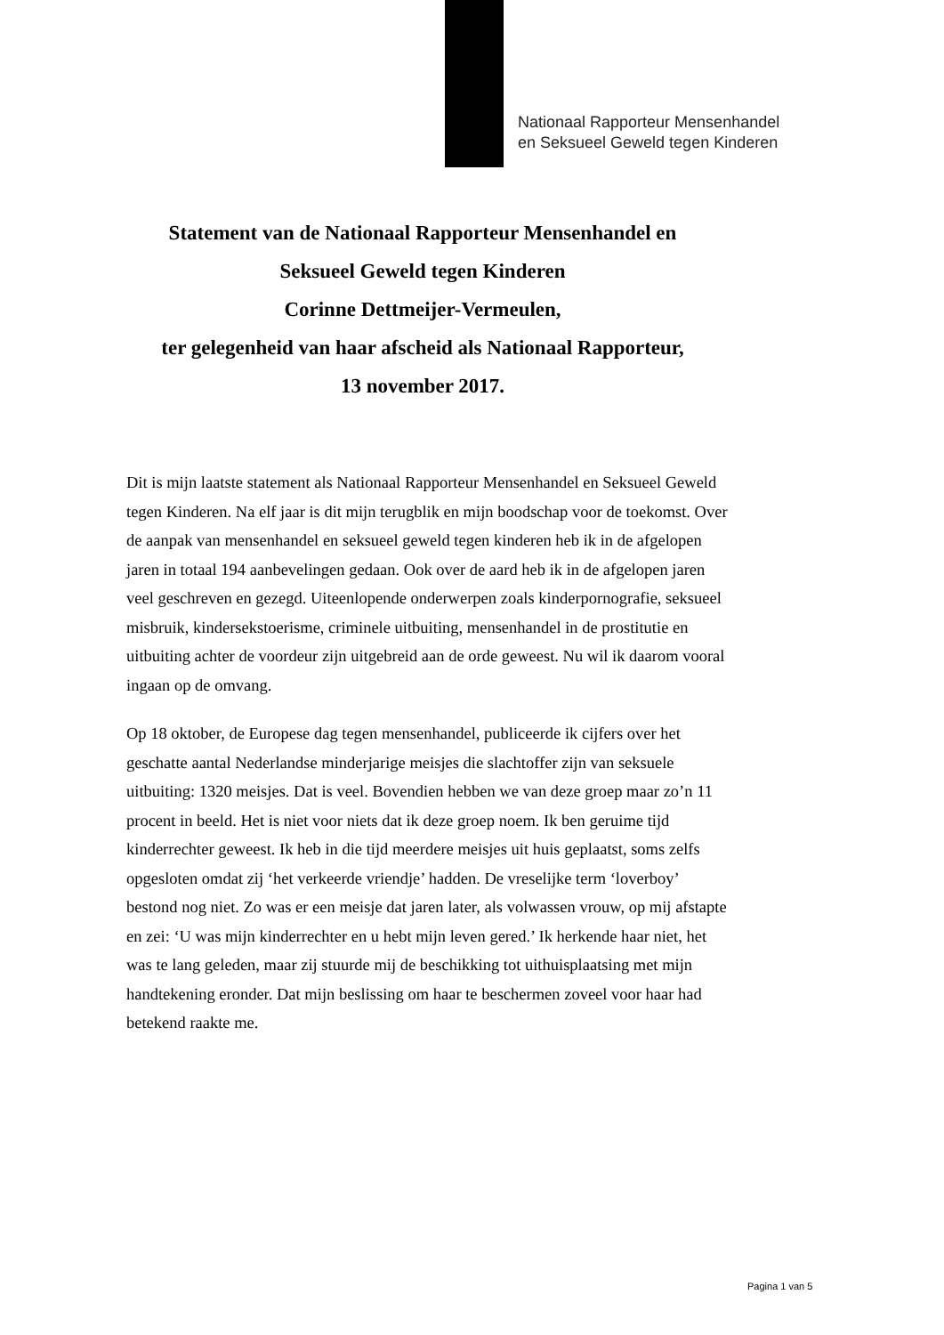Nationaal Rapporteur Mensenhandel
en Seksueel Geweld tegen Kinderen
Statement van de Nationaal Rapporteur Mensenhandel en
Seksueel Geweld tegen Kinderen
Corinne Dettmeijer-Vermeulen,
ter gelegenheid van haar afscheid als Nationaal Rapporteur,
13 november 2017.
Dit is mijn laatste statement als Nationaal Rapporteur Mensenhandel en Seksueel Geweld tegen Kinderen. Na elf jaar is dit mijn terugblik en mijn boodschap voor de toekomst. Over de aanpak van mensenhandel en seksueel geweld tegen kinderen heb ik in de afgelopen jaren in totaal 194 aanbevelingen gedaan. Ook over de aard heb ik in de afgelopen jaren veel geschreven en gezegd. Uiteenlopende onderwerpen zoals kinderpornografie, seksueel misbruik, kindersekstoerisme, criminele uitbuiting, mensenhandel in de prostitutie en uitbuiting achter de voordeur zijn uitgebreid aan de orde geweest. Nu wil ik daarom vooral ingaan op de omvang.
Op 18 oktober, de Europese dag tegen mensenhandel, publiceerde ik cijfers over het geschatte aantal Nederlandse minderjarige meisjes die slachtoffer zijn van seksuele uitbuiting: 1320 meisjes. Dat is veel. Bovendien hebben we van deze groep maar zo’n 11 procent in beeld. Het is niet voor niets dat ik deze groep noem. Ik ben geruime tijd kinderrechter geweest. Ik heb in die tijd meerdere meisjes uit huis geplaatst, soms zelfs opgesloten omdat zij ‘het verkeerde vriendje’ hadden. De vreselijke term ‘loverboy’ bestond nog niet. Zo was er een meisje dat jaren later, als volwassen vrouw, op mij afstapte en zei: ‘U was mijn kinderrechter en u hebt mijn leven gered.’ Ik herkende haar niet, het was te lang geleden, maar zij stuurde mij de beschikking tot uithuisplaatsing met mijn handtekening eronder. Dat mijn beslissing om haar te beschermen zoveel voor haar had betekend raakte me.
Pagina 1 van 5